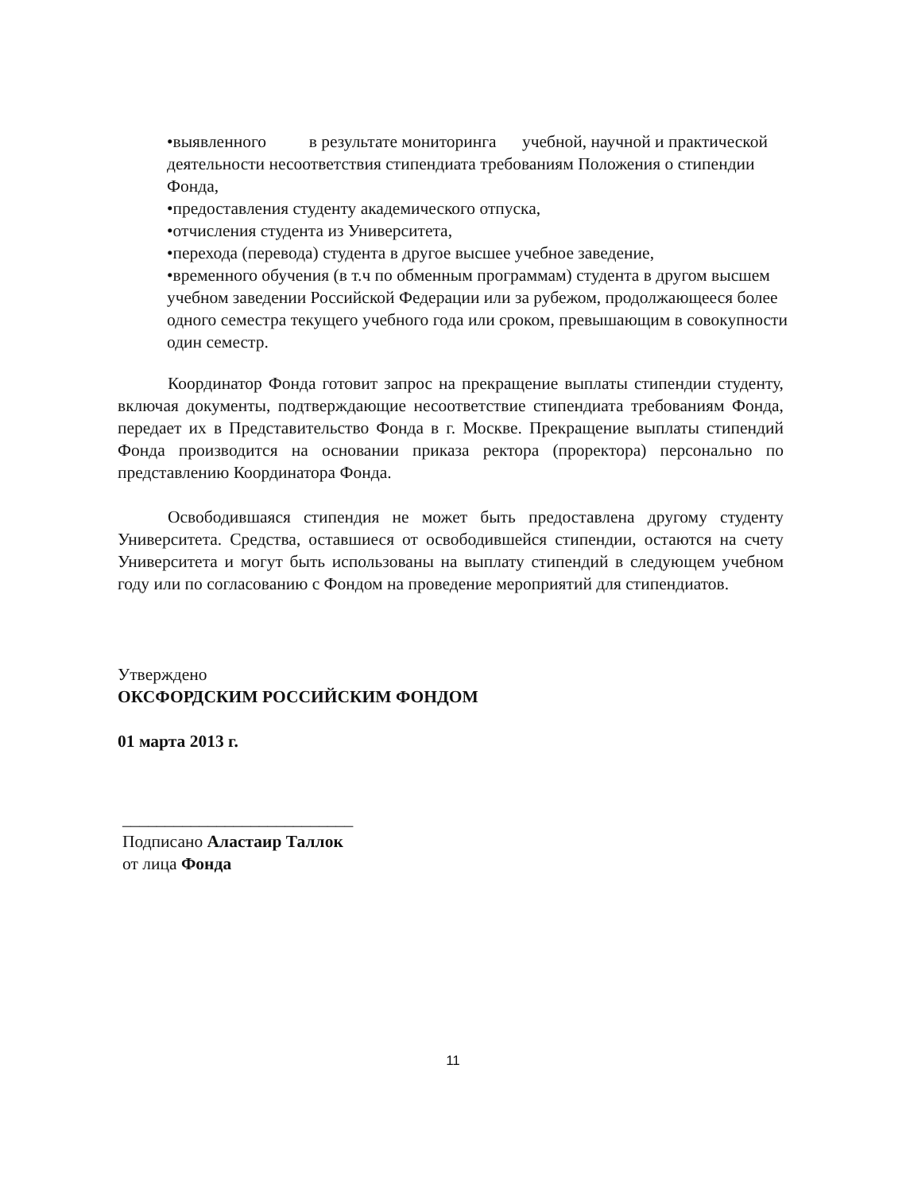•выявленного в результате мониторинга учебной, научной и практической деятельности несоответствия стипендиата требованиям Положения о стипендии Фонда,
•предоставления студенту академического отпуска,
•отчисления студента из Университета,
•перехода (перевода) студента в другое высшее учебное заведение,
•временного обучения (в т.ч по обменным программам) студента в другом высшем учебном заведении Российской Федерации или за рубежом, продолжающееся более одного семестра текущего учебного года или сроком, превышающим в совокупности один семестр.
Координатор Фонда готовит запрос на прекращение выплаты стипендии студенту, включая документы, подтверждающие несоответствие стипендиата требованиям Фонда, передает их в Представительство Фонда в г. Москве. Прекращение выплаты стипендий Фонда производится на основании приказа ректора (проректора) персонально по представлению Координатора Фонда.
Освободившаяся стипендия не может быть предоставлена другому студенту Университета. Средства, оставшиеся от освободившейся стипендии, остаются на счету Университета и могут быть использованы на выплату стипендий в следующем учебном году или по согласованию с Фондом на проведение мероприятий для стипендиатов.
Утверждено
ОКСФОРДСКИМ РОССИЙСКИМ ФОНДОМ
01 марта 2013 г.
___________________________
Подписано Аластаир Таллок
от лица Фонда
11